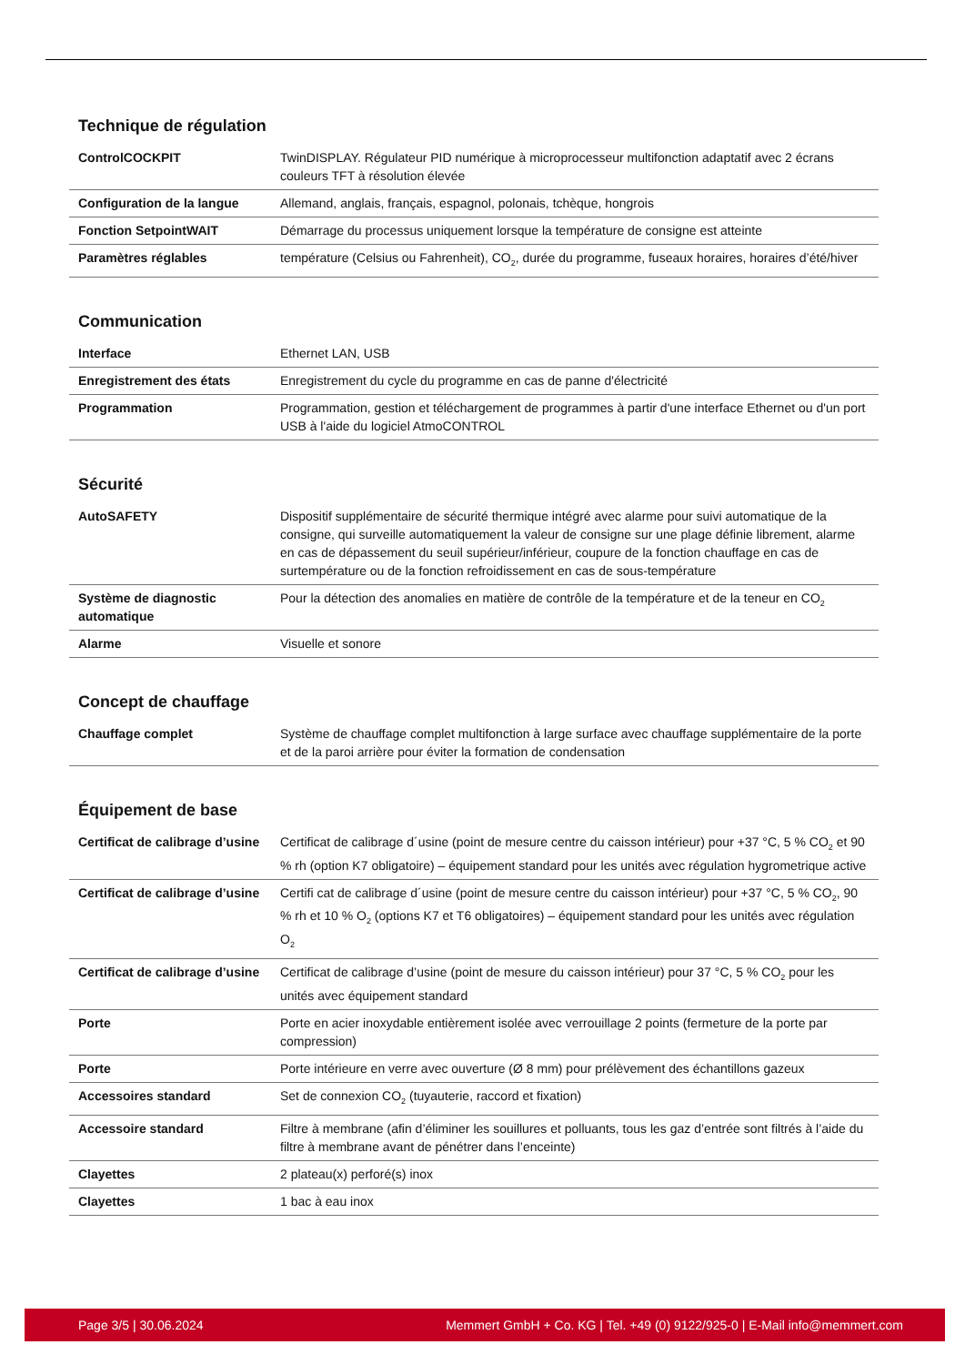Technique de régulation
| ControlCOCKPIT | TwinDISPLAY. Régulateur PID numérique à microprocesseur multifonction adaptatif avec 2 écrans couleurs TFT à résolution élevée |
| Configuration de la langue | Allemand, anglais, français, espagnol, polonais, tchèque, hongrois |
| Fonction SetpointWAIT | Démarrage du processus uniquement lorsque la température de consigne est atteinte |
| Paramètres réglables | température (Celsius ou Fahrenheit), CO<sub>2</sub>, durée du programme, fuseaux horaires, horaires d’été/hiver |
Communication
| Interface | Ethernet LAN, USB |
| Enregistrement des états | Enregistrement du cycle du programme en cas de panne d'électricité |
| Programmation | Programmation, gestion et téléchargement de programmes à partir d'une interface Ethernet ou d'un port USB à l'aide du logiciel AtmoCONTROL |
Sécurité
| AutoSAFETY | Dispositif supplémentaire de sécurité thermique intégré avec alarme pour suivi automatique de la consigne, qui surveille automatiquement la valeur de consigne sur une plage définie librement, alarme en cas de dépassement du seuil supérieur/inférieur, coupure de la fonction chauffage en cas de surtempérature ou de la fonction refroidissement en cas de sous-température |
| Système de diagnostic automatique | Pour la détection des anomalies en matière de contrôle de la température et de la teneur en CO<sub>2</sub> |
| Alarme | Visuelle et sonore |
Concept de chauffage
| Chauffage complet | Système de chauffage complet multifonction à large surface avec chauffage supplémentaire de la porte et de la paroi arrière pour éviter la formation de condensation |
Équipement de base
| Certificat de calibrage d’usine | Certificat de calibrage d´usine (point de mesure centre du caisson intérieur) pour +37 °C, 5 % CO<sub>2</sub> et 90 % rh (option K7 obligatoire) – équipement standard pour les unités avec régulation hygrometrique active |
| Certificat de calibrage d’usine | Certifi cat de calibrage d´usine (point de mesure centre du caisson intérieur) pour +37 °C, 5 % CO<sub>2</sub>, 90 % rh et 10 % O<sub>2</sub> (options K7 et T6 obligatoires) – équipement standard pour les unités avec régulation O<sub>2</sub> |
| Certificat de calibrage d’usine | Certificat de calibrage d’usine (point de mesure du caisson intérieur) pour 37 °C, 5 % CO<sub>2</sub> pour les unités avec équipement standard |
| Porte | Porte en acier inoxydable entièrement isolée avec verrouillage 2 points (fermeture de la porte par compression) |
| Porte | Porte intérieure en verre avec ouverture (Ø 8 mm) pour prélèvement des échantillons gazeux |
| Accessoires standard | Set de connexion CO<sub>2</sub> (tuyauterie, raccord et fixation) |
| Accessoire standard | Filtre à membrane (afin d’éliminer les souillures et polluants, tous les gaz d’entrée sont filtrés à l’aide du filtre à membrane avant de pénétrer dans l’enceinte) |
| Clayettes | 2 plateau(x) perforé(s) inox |
| Clayettes | 1 bac à eau inox |
Page 3/5 | 30.06.2024 Memmert GmbH + Co. KG | Tel. +49 (0) 9122/925-0 | E-Mail info@memmert.com